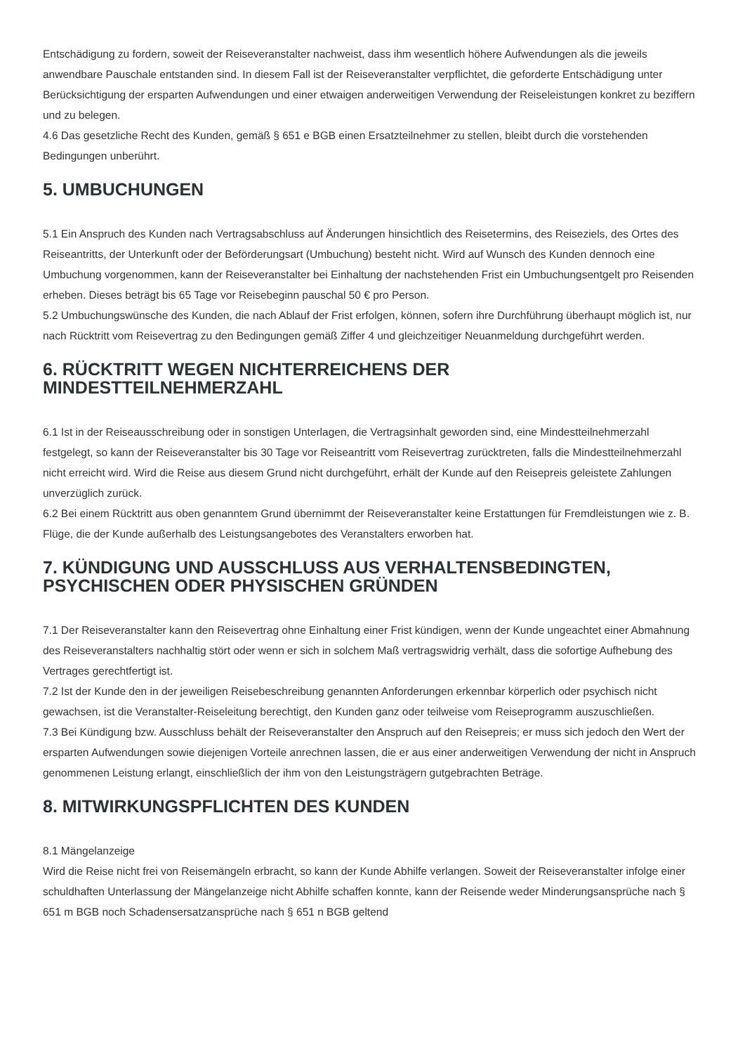Entschädigung zu fordern, soweit der Reiseveranstalter nachweist, dass ihm wesentlich höhere Aufwendungen als die jeweils anwendbare Pauschale entstanden sind. In diesem Fall ist der Reiseveranstalter verpflichtet, die geforderte Entschädigung unter Berücksichtigung der ersparten Aufwendungen und einer etwaigen anderweitigen Verwendung der Reiseleistungen konkret zu beziffern und zu belegen.
4.6 Das gesetzliche Recht des Kunden, gemäß § 651 e BGB einen Ersatzteilnehmer zu stellen, bleibt durch die vorstehenden Bedingungen unberührt.
5. UMBUCHUNGEN
5.1 Ein Anspruch des Kunden nach Vertragsabschluss auf Änderungen hinsichtlich des Reisetermins, des Reiseziels, des Ortes des Reiseantritts, der Unterkunft oder der Beförderungsart (Umbuchung) besteht nicht. Wird auf Wunsch des Kunden dennoch eine Umbuchung vorgenommen, kann der Reiseveranstalter bei Einhaltung der nachstehenden Frist ein Umbuchungsentgelt pro Reisenden erheben. Dieses beträgt bis 65 Tage vor Reisebeginn pauschal 50 € pro Person.
5.2 Umbuchungswünsche des Kunden, die nach Ablauf der Frist erfolgen, können, sofern ihre Durchführung überhaupt möglich ist, nur nach Rücktritt vom Reisevertrag zu den Bedingungen gemäß Ziffer 4 und gleichzeitiger Neuanmeldung durchgeführt werden.
6. RÜCKTRITT WEGEN NICHTERREICHENS DER
MINDESTTEILNEHMERZAHL
6.1 Ist in der Reiseausschreibung oder in sonstigen Unterlagen, die Vertragsinhalt geworden sind, eine Mindestteilnehmerzahl festgelegt, so kann der Reiseveranstalter bis 30 Tage vor Reiseantritt vom Reisevertrag zurücktreten, falls die Mindestteilnehmerzahl nicht erreicht wird. Wird die Reise aus diesem Grund nicht durchgeführt, erhält der Kunde auf den Reisepreis geleistete Zahlungen unverzüglich zurück.
6.2 Bei einem Rücktritt aus oben genanntem Grund übernimmt der Reiseveranstalter keine Erstattungen für Fremdleistungen wie z. B. Flüge, die der Kunde außerhalb des Leistungsangebotes des Veranstalters erworben hat.
7. KÜNDIGUNG UND AUSSCHLUSS AUS VERHALTENSBEDINGTEN,
PSYCHISCHEN ODER PHYSISCHEN GRÜNDEN
7.1 Der Reiseveranstalter kann den Reisevertrag ohne Einhaltung einer Frist kündigen, wenn der Kunde ungeachtet einer Abmahnung des Reiseveranstalters nachhaltig stört oder wenn er sich in solchem Maß vertragswidrig verhält, dass die sofortige Aufhebung des Vertrages gerechtfertigt ist.
7.2 Ist der Kunde den in der jeweiligen Reisebeschreibung genannten Anforderungen erkennbar körperlich oder psychisch nicht gewachsen, ist die Veranstalter-Reiseleitung berechtigt, den Kunden ganz oder teilweise vom Reiseprogramm auszuschließen.
7.3 Bei Kündigung bzw. Ausschluss behält der Reiseveranstalter den Anspruch auf den Reisepreis; er muss sich jedoch den Wert der ersparten Aufwendungen sowie diejenigen Vorteile anrechnen lassen, die er aus einer anderweitigen Verwendung der nicht in Anspruch genommenen Leistung erlangt, einschließlich der ihm von den Leistungsträgern gutgebrachten Beträge.
8. MITWIRKUNGSPFLICHTEN DES KUNDEN
8.1 Mängelanzeige
Wird die Reise nicht frei von Reisemängeln erbracht, so kann der Kunde Abhilfe verlangen. Soweit der Reiseveranstalter infolge einer schuldhaften Unterlassung der Mängelanzeige nicht Abhilfe schaffen konnte, kann der Reisende weder Minderungsansprüche nach § 651 m BGB noch Schadensersatzansprüche nach § 651 n BGB geltend